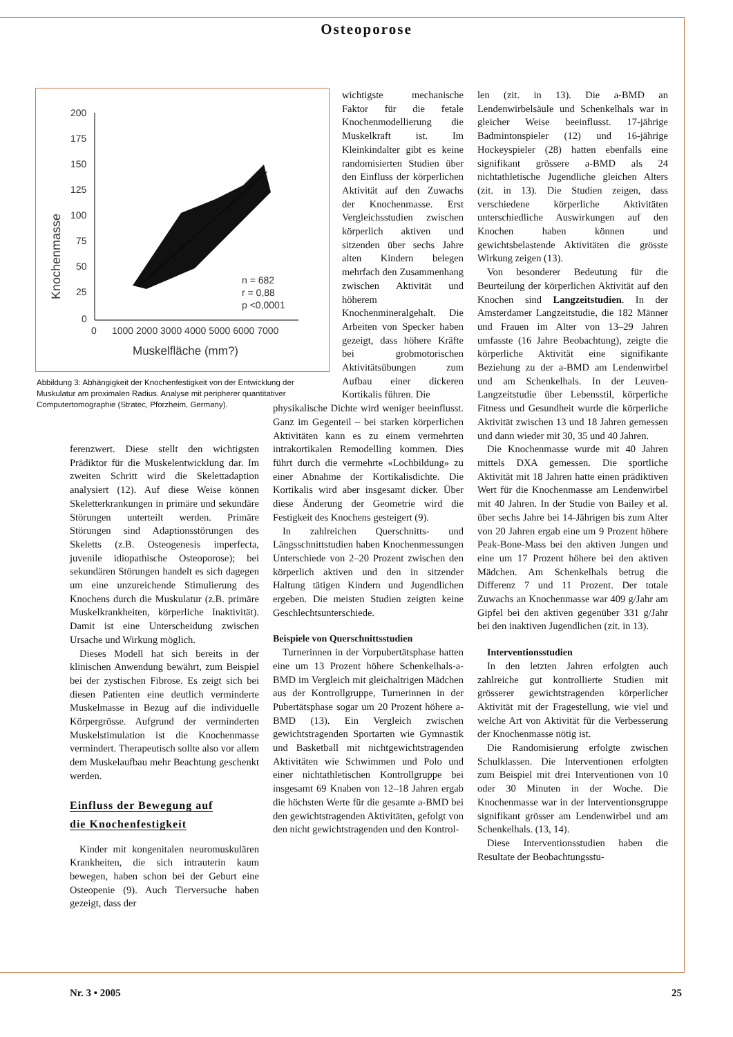Osteoporose
200
175
150
125
100
75
50
25
0
0
1000 2000 3000 4000 5000 6000 7000
Muskelfläche (mm?)
n = 682
r = 0,88
p <0,0001
Knochenmasse
Abbildung 3: Abhängigkeit der Knochenfestigkeit von der Entwicklung der Muskulatur am proximalen Radius. Analyse mit peripherer quantitativer Computertomographie (Stratec, Pforzheim, Germany).
ferenzwert. Diese stellt den wichtigsten Prädiktor für die Muskelentwicklung dar. Im zweiten Schritt wird die Skelettadaption analysiert (12). Auf diese Weise können Skeletterkrankungen in primäre und sekundäre Störungen unterteilt werden. Primäre Störungen sind Adaptionsstörungen des Skeletts (z.B. Osteogenesis imperfecta, juvenile idiopathische Osteoporose); bei sekundären Störungen handelt es sich dagegen um eine unzureichende Stimulierung des Knochens durch die Muskulatur (z.B. primäre Muskelkrankheiten, körperliche Inaktivität). Damit ist eine Unterscheidung zwischen Ursache und Wirkung möglich.
Dieses Modell hat sich bereits in der klinischen Anwendung bewährt, zum Beispiel bei der zystischen Fibrose. Es zeigt sich bei diesen Patienten eine deutlich verminderte Muskelmasse in Bezug auf die individuelle Körpergrösse. Aufgrund der verminderten Muskelstimulation ist die Knochenmasse vermindert. Therapeutisch sollte also vor allem dem Muskelaufbau mehr Beachtung geschenkt werden.
Einfluss der Bewegung auf
die Knochenfestigkeit
Kinder mit kongenitalen neuromuskulären Krankheiten, die sich intrauterin kaum bewegen, haben schon bei der Geburt eine Osteopenie (9). Auch Tierversuche haben gezeigt, dass der
wichtigste mechanische Faktor für die fetale Knochenmodellierung die Muskelkraft ist. Im Kleinkindalter gibt es keine randomisierten Studien über den Einfluss der körperlichen Aktivität auf den Zuwachs der Knochenmasse. Erst Vergleichsstudien zwischen körperlich aktiven und sitzenden über sechs Jahre alten Kindern belegen mehrfach den Zusammenhang zwischen Aktivität und höherem Knochenmineralgehalt. Die Arbeiten von Specker haben gezeigt, dass höhere Kräfte bei grobmotorischen Aktivitätsübungen zum Aufbau einer dickeren Kortikalis führen. Die
physikalische Dichte wird weniger beeinflusst. Ganz im Gegenteil – bei starken körperlichen Aktivitäten kann es zu einem vermehrten intrakortikalen Remodelling kommen. Dies führt durch die vermehrte «Lochbildung» zu einer Abnahme der Kortikalisdichte. Die Kortikalis wird aber insgesamt dicker. Über diese Änderung der Geometrie wird die Festigkeit des Knochens gesteigert (9).
In zahlreichen Querschnitts- und Längsschnittstudien haben Knochenmessungen Unterschiede von 2–20 Prozent zwischen den körperlich aktiven und den in sitzender Haltung tätigen Kindern und Jugendlichen ergeben. Die meisten Studien zeigten keine Geschlechtsunterschiede.
Beispiele von Querschnittsstudien
Turnerinnen in der Vorpubertätsphase hatten eine um 13 Prozent höhere Schenkelhals-a-BMD im Vergleich mit gleichaltrigen Mädchen aus der Kontrollgruppe, Turnerinnen in der Pubertätsphase sogar um 20 Prozent höhere a-BMD (13). Ein Vergleich zwischen gewichtstragenden Sportarten wie Gymnastik und Basketball mit nichtgewichtstragenden Aktivitäten wie Schwimmen und Polo und einer nichtathletischen Kontrollgruppe bei insgesamt 69 Knaben von 12–18 Jahren ergab die höchsten Werte für die gesamte a-BMD bei den gewichtstragenden Aktivitäten, gefolgt von den nicht gewichtstragenden und den Kontrol-
len (zit. in 13). Die a-BMD an Lendenwirbelsäule und Schenkelhals war in gleicher Weise beeinflusst. 17-jährige Badmintonspieler (12) und 16-jährige Hockeyspieler (28) hatten ebenfalls eine signifikant grössere a-BMD als 24 nichtathletische Jugendliche gleichen Alters (zit. in 13). Die Studien zeigen, dass verschiedene körperliche Aktivitäten unterschiedliche Auswirkungen auf den Knochen haben können und gewichtsbelastende Aktivitäten die grösste Wirkung zeigen (13).
Von besonderer Bedeutung für die Beurteilung der körperlichen Aktivität auf den Knochen sind Langzeitstudien. In der Amsterdamer Langzeitstudie, die 182 Männer und Frauen im Alter von 13–29 Jahren umfasste (16 Jahre Beobachtung), zeigte die körperliche Aktivität eine signifikante Beziehung zu der a-BMD am Lendenwirbel und am Schenkelhals. In der Leuven-Langzeitstudie über Lebensstil, körperliche Fitness und Gesundheit wurde die körperliche Aktivität zwischen 13 und 18 Jahren gemessen und dann wieder mit 30, 35 und 40 Jahren.
Die Knochenmasse wurde mit 40 Jahren mittels DXA gemessen. Die sportliche Aktivität mit 18 Jahren hatte einen prädiktiven Wert für die Knochenmasse am Lendenwirbel mit 40 Jahren. In der Studie von Bailey et al. über sechs Jahre bei 14-Jährigen bis zum Alter von 20 Jahren ergab eine um 9 Prozent höhere Peak-Bone-Mass bei den aktiven Jungen und eine um 17 Prozent höhere bei den aktiven Mädchen. Am Schenkelhals betrug die Differenz 7 und 11 Prozent. Der totale Zuwachs an Knochenmasse war 409 g/Jahr am Gipfel bei den aktiven gegenüber 331 g/Jahr bei den inaktiven Jugendlichen (zit. in 13).
Interventionsstudien
In den letzten Jahren erfolgten auch zahlreiche gut kontrollierte Studien mit grösserer gewichtstragenden körperlicher Aktivität mit der Fragestellung, wie viel und welche Art von Aktivität für die Verbesserung der Knochenmasse nötig ist.
Die Randomisierung erfolgte zwischen Schulklassen. Die Interventionen erfolgten zum Beispiel mit drei Interventionen von 10 oder 30 Minuten in der Woche. Die Knochenmasse war in der Interventionsgruppe signifikant grösser am Lendenwirbel und am Schenkelhals. (13, 14).
Diese Interventionsstudien haben die Resultate der Beobachtungsstu-
Nr. 3 • 2005 25